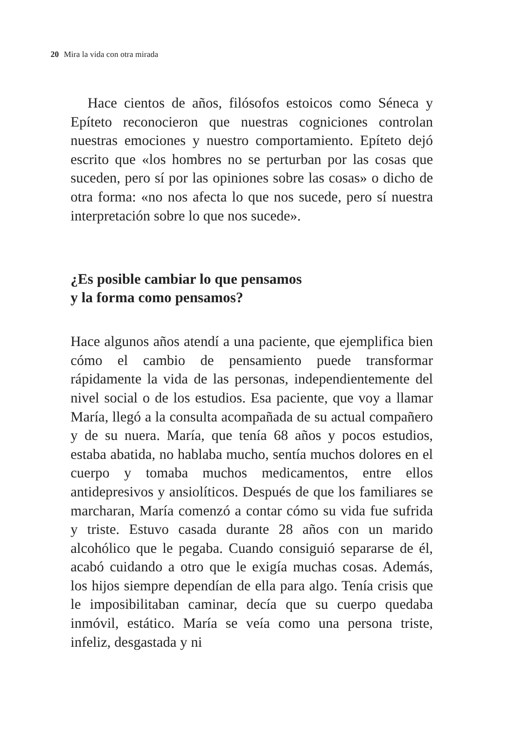20 Mira la vida con otra mirada
Hace cientos de años, filósofos estoicos como Séneca y Epíteto reconocieron que nuestras cogniciones controlan nuestras emociones y nuestro comportamiento. Epíteto dejó escrito que «los hombres no se perturban por las cosas que suceden, pero sí por las opiniones sobre las cosas» o dicho de otra forma: «no nos afecta lo que nos sucede, pero sí nuestra interpretación sobre lo que nos sucede».
¿Es posible cambiar lo que pensamos
y la forma como pensamos?
Hace algunos años atendí a una paciente, que ejemplifica bien cómo el cambio de pensamiento puede transformar rápidamente la vida de las personas, independientemente del nivel social o de los estudios. Esa paciente, que voy a llamar María, llegó a la consulta acompañada de su actual compañero y de su nuera. María, que tenía 68 años y pocos estudios, estaba abatida, no hablaba mucho, sentía muchos dolores en el cuerpo y tomaba muchos medicamentos, entre ellos antidepresivos y ansiolíticos. Después de que los familiares se marcharan, María comenzó a contar cómo su vida fue sufrida y triste. Estuvo casada durante 28 años con un marido alcohólico que le pegaba. Cuando consiguió separarse de él, acabó cuidando a otro que le exigía muchas cosas. Además, los hijos siempre dependían de ella para algo. Tenía crisis que le imposibilitaban caminar, decía que su cuerpo quedaba inmóvil, estático. María se veía como una persona triste, infeliz, desgastada y ni